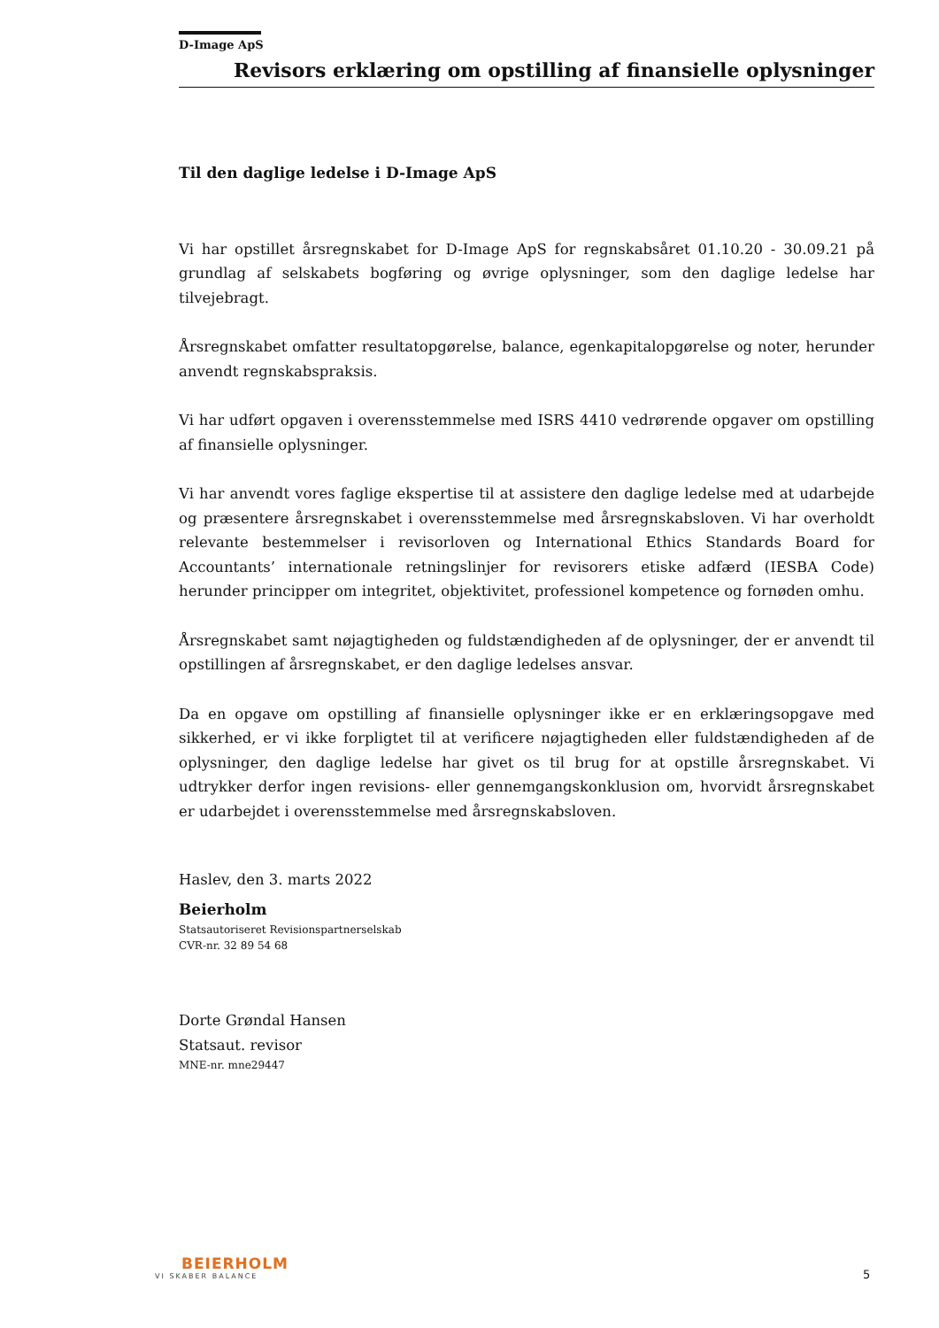D-Image ApS
Revisors erklæring om opstilling af finansielle oplysninger
Til den daglige ledelse i D-Image ApS
Vi har opstillet årsregnskabet for D-Image ApS for regnskabsåret 01.10.20 - 30.09.21 på grundlag af selskabets bogføring og øvrige oplysninger, som den daglige ledelse har tilvejebragt.
Årsregnskabet omfatter resultatopgørelse, balance, egenkapitalopgørelse og noter, herunder anvendt regnskabspraksis.
Vi har udført opgaven i overensstemmelse med ISRS 4410 vedrørende opgaver om opstilling af finansielle oplysninger.
Vi har anvendt vores faglige ekspertise til at assistere den daglige ledelse med at udarbejde og præsentere årsregnskabet i overensstemmelse med årsregnskabsloven. Vi har overholdt relevante bestemmelser i revisorloven og International Ethics Standards Board for Accountants’ internationale retningslinjer for revisorers etiske adfærd (IESBA Code) herunder principper om integritet, objektivitet, professionel kompetence og fornøden omhu.
Årsregnskabet samt nøjagtigheden og fuldstændigheden af de oplysninger, der er anvendt til opstillingen af årsregnskabet, er den daglige ledelses ansvar.
Da en opgave om opstilling af finansielle oplysninger ikke er en erklæringsopgave med sikkerhed, er vi ikke forpligtet til at verificere nøjagtigheden eller fuldstændigheden af de oplysninger, den daglige ledelse har givet os til brug for at opstille årsregnskabet. Vi udtrykker derfor ingen revisions- eller gennemgangskonklusion om, hvorvidt årsregnskabet er udarbejdet i overensstemmelse med årsregnskabsloven.
Haslev, den 3. marts 2022
Beierholm
Statsautoriseret Revisionspartnerselskab
CVR-nr. 32 89 54 68
Dorte Grøndal Hansen
Statsaut. revisor
MNE-nr. mne29447
BEIERHOLM
VI SKABER BALANCE
5